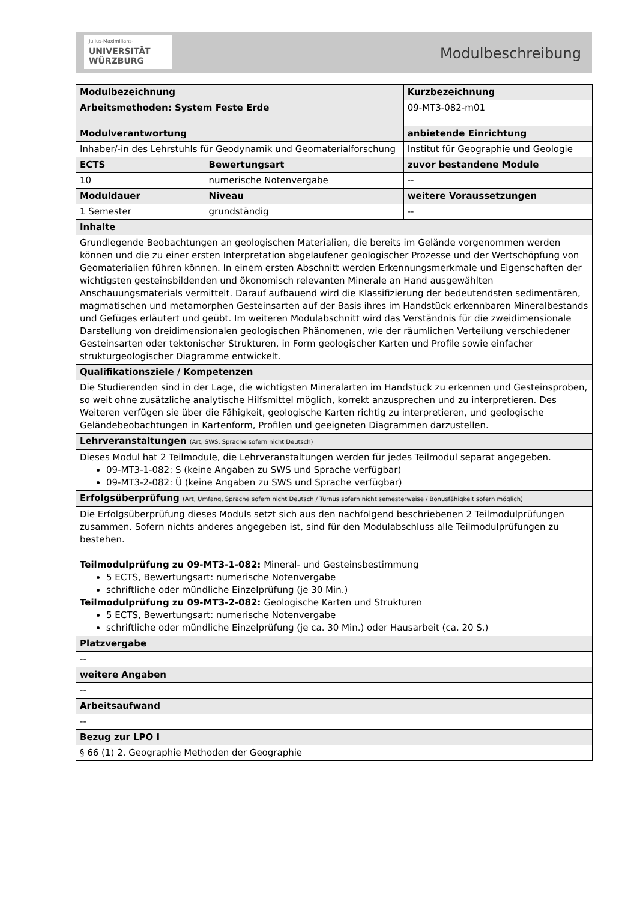Julius-Maximilians-
UNIVERSITÄT
WÜRZBURG
Modulbeschreibung
| Modulbezeichnung | | | | Kurzbezeichnung |
| Arbeitsmethoden: System Feste Erde | | | | 09-MT3-082-m01 |
| Modulverantwortung | | | | anbietende Einrichtung |
| Inhaber/-in des Lehrstuhls für Geodynamik und Geomaterialforschung | | | | Institut für Geographie und Geologie |
| ECTS | Bewertungsart | | zuvor bestandene Module | |
| 10 | numerische Notenvergabe | | -- | |
| Moduldauer | | Niveau | weitere Voraussetzungen | |
| 1 Semester | | grundständig | -- | |
| Inhalte | | | | |
| Grundlegende Beobachtungen an geologischen Materialien, die bereits im Gelände vorgenommen werden können und die zu einer ersten Interpretation abgelaufener geologischer Prozesse und der Wertschöpfung von Geomaterialien führen können. In einem ersten Abschnitt werden Erkennungsmerkmale und Eigenschaften der wichtigsten gesteinsbildenden und ökonomisch relevanten Minerale an Hand ausgewählten Anschauungsmaterials vermittelt. Darauf aufbauend wird die Klassifizierung der bedeutendsten sedimentären, magmatischen und metamorphen Gesteinsarten auf der Basis ihres im Handstück erkennbaren Mineralbestands und Gefüges erläutert und geübt. Im weiteren Modulabschnitt wird das Verständnis für die zweidimensionale Darstellung von dreidimensionalen geologischen Phänomenen, wie der räumlichen Verteilung verschiedener Gesteinsarten oder tektonischer Strukturen, in Form geologischer Karten und Profile sowie einfacher strukturgeologischer Diagramme entwickelt. | | | | |
| Qualifikationsziele / Kompetenzen | | | | |
| Die Studierenden sind in der Lage, die wichtigsten Mineralarten im Handstück zu erkennen und Gesteinsproben, so weit ohne zusätzliche analytische Hilfsmittel möglich, korrekt anzusprechen und zu interpretieren. Des Weiteren verfügen sie über die Fähigkeit, geologische Karten richtig zu interpretieren, und geologische Geländebeobachtungen in Kartenform, Profilen und geeigneten Diagrammen darzustellen. | | | | |
| Lehrveranstaltungen (Art, SWS, Sprache sofern nicht Deutsch) | | | | |
| Dieses Modul hat 2 Teilmodule, die Lehrveranstaltungen werden für jedes Teilmodul separat angegeben. 09-MT3-1-082: S (keine Angaben zu SWS und Sprache verfügbar) 09-MT3-2-082: Ü (keine Angaben zu SWS und Sprache verfügbar) | | | | |
| Erfolgsüberprüfung (Art, Umfang, Sprache sofern nicht Deutsch / Turnus sofern nicht semesterweise / Bonusfähigkeit sofern möglich) | | | | |
| Die Erfolgsüberprüfung dieses Moduls setzt sich aus den nachfolgend beschriebenen 2 Teilmodulprüfungen zusammen. Sofern nichts anderes angegeben ist, sind für den Modulabschluss alle Teilmodulprüfungen zu bestehen. Teilmodulprüfung zu 09-MT3-1-082: Mineral- und Gesteinsbestimmung 5 ECTS, Bewertungsart: numerische Notenvergabe schriftliche oder mündliche Einzelprüfung (je 30 Min.) Teilmodulprüfung zu 09-MT3-2-082: Geologische Karten und Strukturen 5 ECTS, Bewertungsart: numerische Notenvergabe schriftliche oder mündliche Einzelprüfung (je ca. 30 Min.) oder Hausarbeit (ca. 20 S.) | | | | |
| Platzvergabe | | | | |
| -- | | | | |
| weitere Angaben | | | | |
| -- | | | | |
| Arbeitsaufwand | | | | |
| -- | | | | |
| Bezug zur LPO I | | | | |
| § 66 (1) 2. Geographie Methoden der Geographie | | | | |